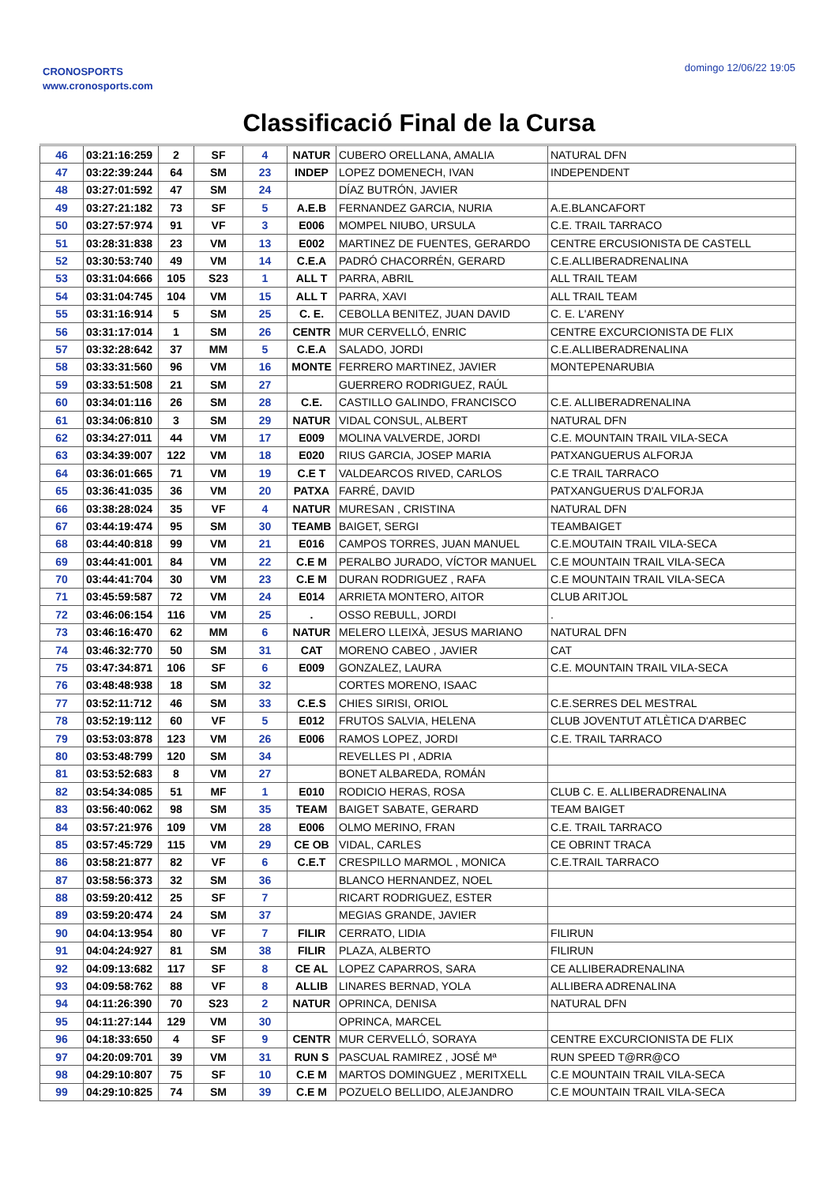CRONOSPORTS
www.cronosports.com
domingo 12/06/22 19:05
Classificació Final de la Cursa
| 46 | 03:21:16:259 | 2 | SF | 4 | NATUR | CUBERO ORELLANA, AMALIA | NATURAL DFN |
| 47 | 03:22:39:244 | 64 | SM | 23 | INDEP | LOPEZ DOMENECH, IVAN | INDEPENDENT |
| 48 | 03:27:01:592 | 47 | SM | 24 | | DÍAZ BUTRÓN, JAVIER | |
| 49 | 03:27:21:182 | 73 | SF | 5 | A.E.B | FERNANDEZ GARCIA, NURIA | A.E.BLANCAFORT |
| 50 | 03:27:57:974 | 91 | VF | 3 | E006 | MOMPEL NIUBO, URSULA | C.E. TRAIL TARRACO |
| 51 | 03:28:31:838 | 23 | VM | 13 | E002 | MARTINEZ DE FUENTES, GERARDO | CENTRE ERCUSIONISTA DE CASTELL |
| 52 | 03:30:53:740 | 49 | VM | 14 | C.E.A | PADRÓ CHACORRÉN, GERARD | C.E.ALLIBERADRENALINA |
| 53 | 03:31:04:666 | 105 | S23 | 1 | ALL T | PARRA, ABRIL | ALL TRAIL TEAM |
| 54 | 03:31:04:745 | 104 | VM | 15 | ALL T | PARRA, XAVI | ALL TRAIL TEAM |
| 55 | 03:31:16:914 | 5 | SM | 25 | C. E. | CEBOLLA BENITEZ, JUAN DAVID | C. E. L'ARENY |
| 56 | 03:31:17:014 | 1 | SM | 26 | CENTR | MUR CERVELLÓ, ENRIC | CENTRE EXCURCIONISTA DE FLIX |
| 57 | 03:32:28:642 | 37 | MM | 5 | C.E.A | SALADO, JORDI | C.E.ALLIBERADRENALINA |
| 58 | 03:33:31:560 | 96 | VM | 16 | MONTE | FERRERO MARTINEZ, JAVIER | MONTEPENARUBIA |
| 59 | 03:33:51:508 | 21 | SM | 27 | | GUERRERO RODRIGUEZ, RAÚL | |
| 60 | 03:34:01:116 | 26 | SM | 28 | C.E. | CASTILLO GALINDO, FRANCISCO | C.E. ALLIBERADRENALINA |
| 61 | 03:34:06:810 | 3 | SM | 29 | NATUR | VIDAL CONSUL, ALBERT | NATURAL DFN |
| 62 | 03:34:27:011 | 44 | VM | 17 | E009 | MOLINA VALVERDE, JORDI | C.E. MOUNTAIN TRAIL VILA-SECA |
| 63 | 03:34:39:007 | 122 | VM | 18 | E020 | RIUS GARCIA, JOSEP MARIA | PATXANGUERUS ALFORJA |
| 64 | 03:36:01:665 | 71 | VM | 19 | C.E T | VALDEARCOS RIVED, CARLOS | C.E TRAIL TARRACO |
| 65 | 03:36:41:035 | 36 | VM | 20 | PATXA | FARRÉ, DAVID | PATXANGUERUS D'ALFORJA |
| 66 | 03:38:28:024 | 35 | VF | 4 | NATUR | MURESAN , CRISTINA | NATURAL DFN |
| 67 | 03:44:19:474 | 95 | SM | 30 | TEAMB | BAIGET, SERGI | TEAMBAIGET |
| 68 | 03:44:40:818 | 99 | VM | 21 | E016 | CAMPOS TORRES, JUAN MANUEL | C.E.MOUTAIN TRAIL VILA-SECA |
| 69 | 03:44:41:001 | 84 | VM | 22 | C.E M | PERALBO JURADO, VÍCTOR MANUEL | C.E MOUNTAIN TRAIL VILA-SECA |
| 70 | 03:44:41:704 | 30 | VM | 23 | C.E M | DURAN RODRIGUEZ , RAFA | C.E MOUNTAIN TRAIL VILA-SECA |
| 71 | 03:45:59:587 | 72 | VM | 24 | E014 | ARRIETA MONTERO, AITOR | CLUB ARITJOL |
| 72 | 03:46:06:154 | 116 | VM | 25 | . | OSSO REBULL, JORDI | . |
| 73 | 03:46:16:470 | 62 | MM | 6 | NATUR | MELERO LLEIXÀ, JESUS MARIANO | NATURAL DFN |
| 74 | 03:46:32:770 | 50 | SM | 31 | CAT | MORENO CABEO , JAVIER | CAT |
| 75 | 03:47:34:871 | 106 | SF | 6 | E009 | GONZALEZ, LAURA | C.E. MOUNTAIN TRAIL VILA-SECA |
| 76 | 03:48:48:938 | 18 | SM | 32 | | CORTES MORENO, ISAAC | |
| 77 | 03:52:11:712 | 46 | SM | 33 | C.E.S | CHIES SIRISI, ORIOL | C.E.SERRES DEL MESTRAL |
| 78 | 03:52:19:112 | 60 | VF | 5 | E012 | FRUTOS SALVIA, HELENA | CLUB JOVENTUT ATLÈTICA D'ARBEC |
| 79 | 03:53:03:878 | 123 | VM | 26 | E006 | RAMOS LOPEZ, JORDI | C.E. TRAIL TARRACO |
| 80 | 03:53:48:799 | 120 | SM | 34 | | REVELLES PI , ADRIA | |
| 81 | 03:53:52:683 | 8 | VM | 27 | | BONET ALBAREDA, ROMÁN | |
| 82 | 03:54:34:085 | 51 | MF | 1 | E010 | RODICIO HERAS, ROSA | CLUB C. E. ALLIBERADRENALINA |
| 83 | 03:56:40:062 | 98 | SM | 35 | TEAM | BAIGET SABATE, GERARD | TEAM BAIGET |
| 84 | 03:57:21:976 | 109 | VM | 28 | E006 | OLMO MERINO, FRAN | C.E. TRAIL TARRACO |
| 85 | 03:57:45:729 | 115 | VM | 29 | CE OB | VIDAL, CARLES | CE OBRINT TRACA |
| 86 | 03:58:21:877 | 82 | VF | 6 | C.E.T | CRESPILLO MARMOL , MONICA | C.E.TRAIL TARRACO |
| 87 | 03:58:56:373 | 32 | SM | 36 | | BLANCO HERNANDEZ, NOEL | |
| 88 | 03:59:20:412 | 25 | SF | 7 | | RICART RODRIGUEZ, ESTER | |
| 89 | 03:59:20:474 | 24 | SM | 37 | | MEGIAS GRANDE, JAVIER | |
| 90 | 04:04:13:954 | 80 | VF | 7 | FILIR | CERRATO, LIDIA | FILIRUN |
| 91 | 04:04:24:927 | 81 | SM | 38 | FILIR | PLAZA, ALBERTO | FILIRUN |
| 92 | 04:09:13:682 | 117 | SF | 8 | CE AL | LOPEZ CAPARROS, SARA | CE ALLIBERADRENALINA |
| 93 | 04:09:58:762 | 88 | VF | 8 | ALLIB | LINARES BERNAD, YOLA | ALLIBERA ADRENALINA |
| 94 | 04:11:26:390 | 70 | S23 | 2 | NATUR | OPRINCA, DENISA | NATURAL DFN |
| 95 | 04:11:27:144 | 129 | VM | 30 | | OPRINCA, MARCEL | |
| 96 | 04:18:33:650 | 4 | SF | 9 | CENTR | MUR CERVELLÓ, SORAYA | CENTRE EXCURCIONISTA DE FLIX |
| 97 | 04:20:09:701 | 39 | VM | 31 | RUN S | PASCUAL RAMIREZ , JOSÉ Mª | RUN SPEED T@RR@CO |
| 98 | 04:29:10:807 | 75 | SF | 10 | C.E M | MARTOS DOMINGUEZ , MERITXELL | C.E MOUNTAIN TRAIL VILA-SECA |
| 99 | 04:29:10:825 | 74 | SM | 39 | C.E M | POZUELO BELLIDO, ALEJANDRO | C.E MOUNTAIN TRAIL VILA-SECA |